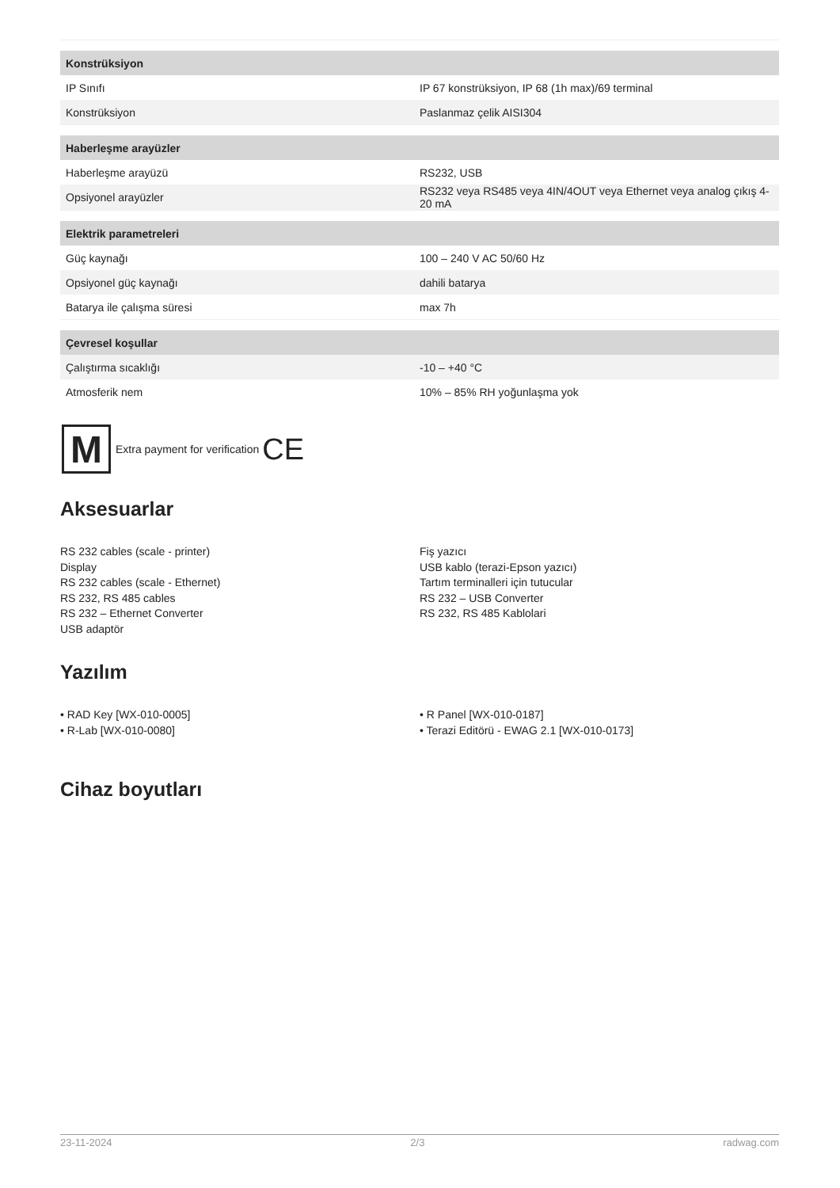| Konstrüksiyon | |
| --- | --- |
| IP Sınıfı | IP 67 konstrüksiyon, IP 68 (1h max)/69 terminal |
| Konstrüksiyon | Paslanmaz çelik AISI304 |
| Haberleşme arayüzler | |
| Haberleşme arayüzü | RS232, USB |
| Opsiyonel arayüzler | RS232 veya RS485 veya 4IN/4OUT veya Ethernet veya analog çıkış 4-20 mA |
| Elektrik parametreleri | |
| Güç kaynağı | 100 – 240 V AC 50/60 Hz |
| Opsiyonel güç kaynağı | dahili batarya |
| Batarya ile çalışma süresi | max 7h |
| Çevresel koşullar | |
| Çalıştırma sıcaklığı | -10 – +40 °C |
| Atmosferik nem | 10% – 85% RH yoğunlaşma yok |
M
Extra payment for verification CE
Aksesuarlar
RS 232 cables (scale - printer)
Display
RS 232 cables (scale - Ethernet)
RS 232, RS 485 cables
RS 232 – Ethernet Converter
USB adaptör
Fiş yazıcı
USB kablo (terazi-Epson yazıcı)
Tartım terminalleri için tutucular
RS 232 – USB Converter
RS 232, RS 485 Kablolari
Yazılım
• RAD Key [WX-010-0005]
• R-Lab [WX-010-0080]
• R Panel [WX-010-0187]
• Terazi Editörü - EWAG 2.1 [WX-010-0173]
Cihaz boyutları
23-11-2024 2/3 radwag.com